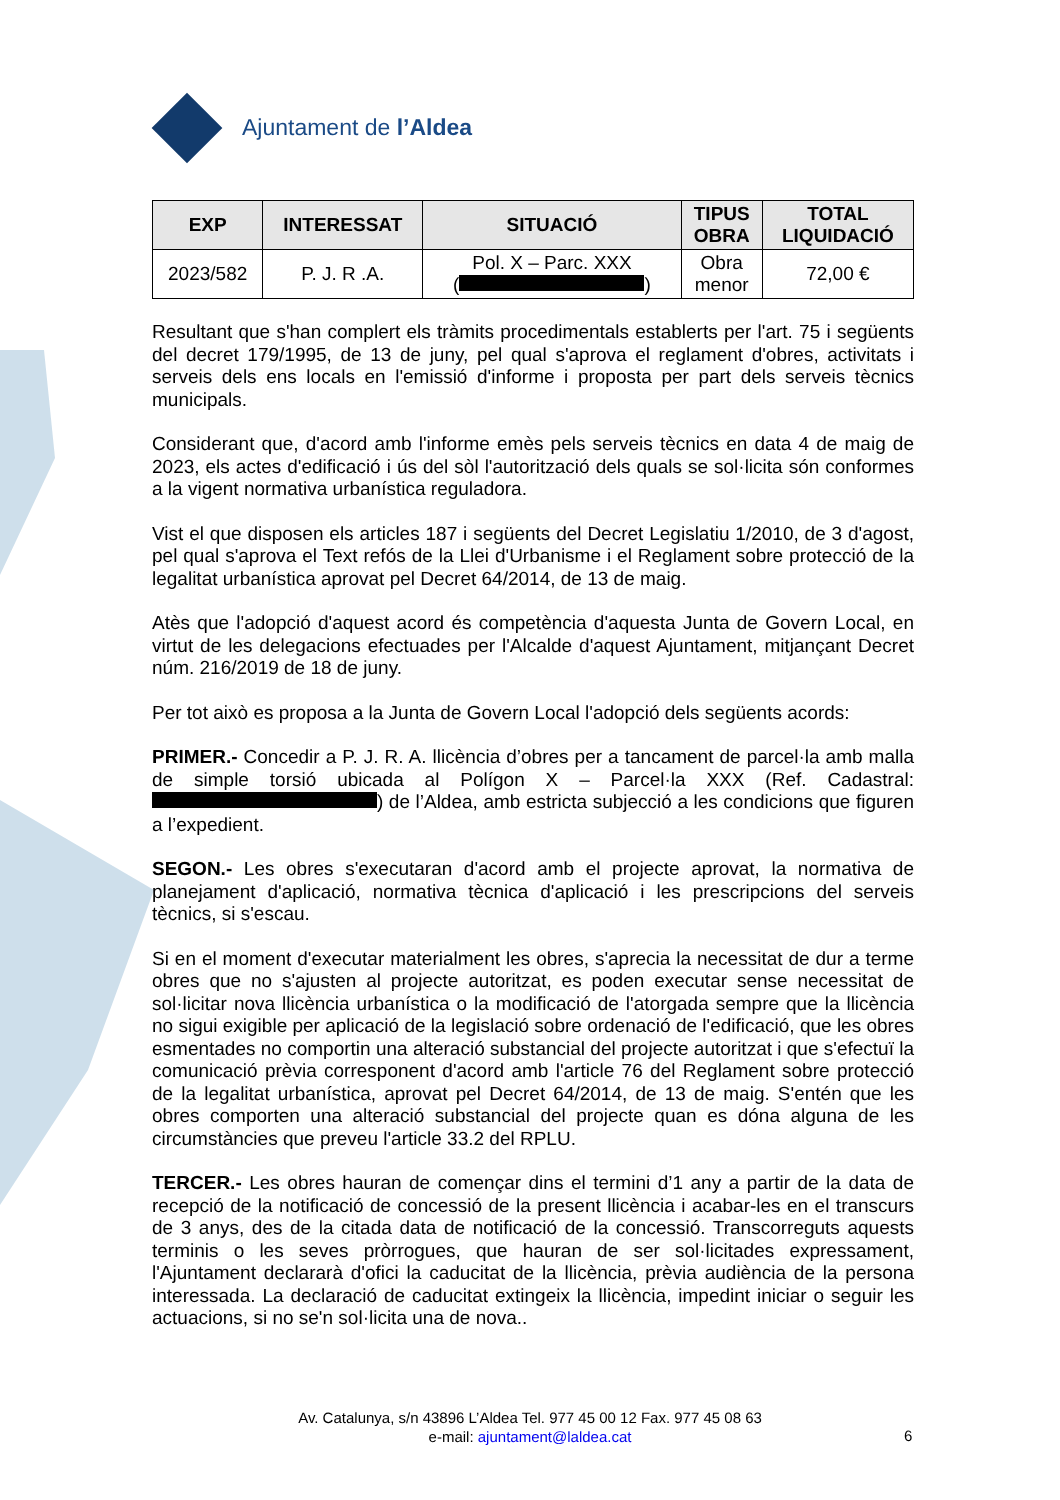Ajuntament de l’Aldea
| EXP | INTERESSAT | SITUACIÓ | TIPUS OBRA | TOTAL LIQUIDACIÓ |
| --- | --- | --- | --- | --- |
| 2023/582 | P. J. R .A. | Pol. X – Parc. XXX ( ) | Obra menor | 72,00 € |
Resultant que s'han complert els tràmits procedimentals establerts per l'art. 75 i següents del decret 179/1995, de 13 de juny, pel qual s'aprova el reglament d'obres, activitats i serveis dels ens locals en l'emissió d'informe i proposta per part dels serveis tècnics municipals.
Considerant que, d'acord amb l'informe emès pels serveis tècnics en data 4 de maig de 2023, els actes d'edificació i ús del sòl l'autorització dels quals se sol·licita són conformes a la vigent normativa urbanística reguladora.
Vist el que disposen els articles 187 i següents del Decret Legislatiu 1/2010, de 3 d'agost, pel qual s'aprova el Text refós de la Llei d'Urbanisme i el Reglament sobre protecció de la legalitat urbanística aprovat pel Decret 64/2014, de 13 de maig.
Atès que l'adopció d'aquest acord és competència d'aquesta Junta de Govern Local, en virtut de les delegacions efectuades per l'Alcalde d'aquest Ajuntament, mitjançant Decret núm. 216/2019 de 18 de juny.
Per tot això es proposa a la Junta de Govern Local l'adopció dels següents acords:
PRIMER.- Concedir a P. J. R. A. llicència d’obres per a tancament de parcel·la amb malla de simple torsió ubicada al Polígon X – Parcel·la XXX (Ref. Cadastral: ) de l’Aldea, amb estricta subjecció a les condicions que figuren a l’expedient.
SEGON.- Les obres s'executaran d'acord amb el projecte aprovat, la normativa de planejament d'aplicació, normativa tècnica d'aplicació i les prescripcions del serveis tècnics, si s'escau.
Si en el moment d'executar materialment les obres, s'aprecia la necessitat de dur a terme obres que no s'ajusten al projecte autoritzat, es poden executar sense necessitat de sol·licitar nova llicència urbanística o la modificació de l'atorgada sempre que la llicència no sigui exigible per aplicació de la legislació sobre ordenació de l'edificació, que les obres esmentades no comportin una alteració substancial del projecte autoritzat i que s'efectuï la comunicació prèvia corresponent d'acord amb l'article 76 del Reglament sobre protecció de la legalitat urbanística, aprovat pel Decret 64/2014, de 13 de maig. S'entén que les obres comporten una alteració substancial del projecte quan es dóna alguna de les circumstàncies que preveu l'article 33.2 del RPLU.
TERCER.- Les obres hauran de començar dins el termini d’1 any a partir de la data de recepció de la notificació de concessió de la present llicència i acabar-les en el transcurs de 3 anys, des de la citada data de notificació de la concessió. Transcorreguts aquests terminis o les seves pròrrogues, que hauran de ser sol·licitades expressament, l'Ajuntament declararà d'ofici la caducitat de la llicència, prèvia audiència de la persona interessada. La declaració de caducitat extingeix la llicència, impedint iniciar o seguir les actuacions, si no se'n sol·licita una de nova..
Av. Catalunya, s/n 43896 L’Aldea Tel. 977 45 00 12 Fax. 977 45 08 63
e-mail: ajuntament@laldea.cat
6